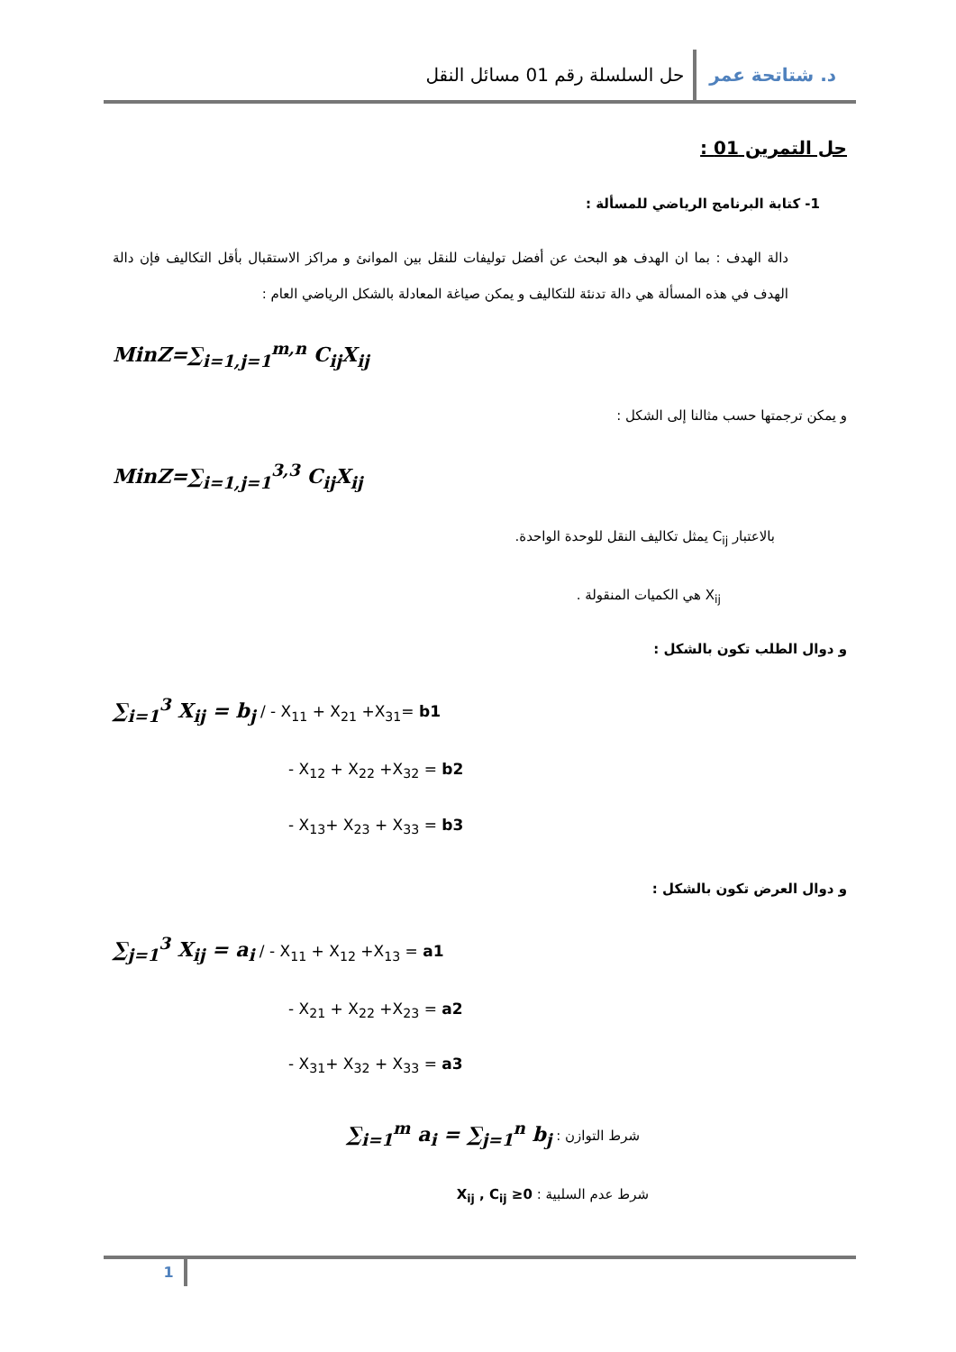د. شتاتحة عمر حل السلسلة رقم 01 مسائل النقل
حل التمرين 01 :
1- كتابة البرنامج الرياضي للمسألة :
دالة الهدف : بما ان الهدف هو البحث عن أفضل توليفات للنقل بين الموانئ و مراكز الاستقبال بأقل التكاليف فإن دالة الهدف في هذه المسألة هي دالة تدنئة للتكاليف و يمكن صياغة المعادلة بالشكل الرياضي العام :
MinZ=∑<sub>i=1,j=1</sub><sup>m,n</sup> C<sub>ij</sub>X<sub>ij</sub>
و يمكن ترجمتها حسب مثالنا إلى الشكل :
MinZ=∑<sub>i=1,j=1</sub><sup>3,3</sup> C<sub>ij</sub>X<sub>ij</sub>
بالاعتبار C<sub>ij</sub> يمثل تكاليف النقل للوحدة الواحدة.
X<sub>ij</sub> هي الكميات المنقولة .
و دوال الطلب تكون بالشكل :
∑<sub>i=1</sub><sup>3</sup> X<sub>ij</sub> = b<sub>j</sub> / - X<sub>11</sub> + X<sub>21</sub> +X<sub>31</sub>= b1
- X<sub>12</sub> + X<sub>22</sub> +X<sub>32</sub> = b2
- X<sub>13</sub>+ X<sub>23</sub> + X<sub>33</sub> = b3
و دوال العرض تكون بالشكل :
∑<sub>j=1</sub><sup>3</sup> X<sub>ij</sub> = a<sub>i</sub> / - X<sub>11</sub> + X<sub>12</sub> +X<sub>13</sub> = a1
- X<sub>21</sub> + X<sub>22</sub> +X<sub>23</sub> = a2
- X<sub>31</sub>+ X<sub>32</sub> + X<sub>33</sub> = a3
شرط التوازن : ∑<sub>i=1</sub><sup>m</sup> a<sub>i</sub> = ∑<sub>j=1</sub><sup>n</sup> b<sub>j</sub>
شرط عدم السلبية : X<sub>ij</sub> , C<sub>ij</sub> ≥0
1